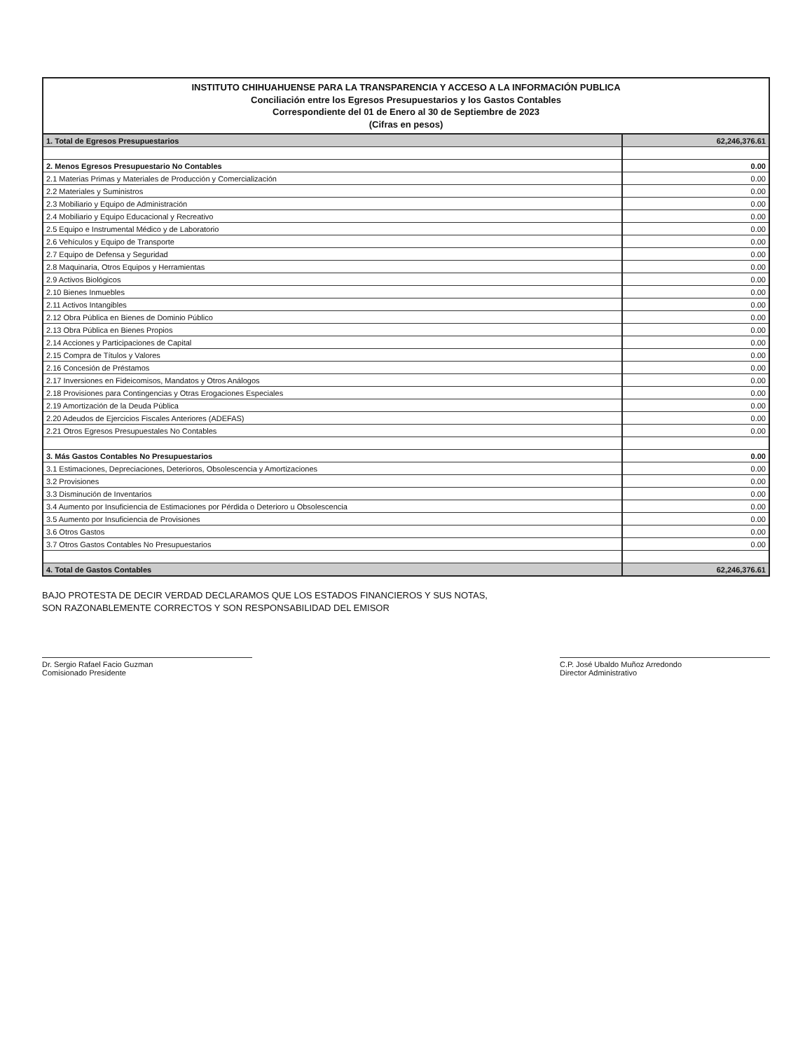INSTITUTO CHIHUAHUENSE PARA LA TRANSPARENCIA Y ACCESO A LA INFORMACIÓN PUBLICA
Conciliación entre los Egresos Presupuestarios y los Gastos Contables
Correspondiente del 01 de Enero al 30 de Septiembre de 2023
(Cifras en pesos)
| 1. Total de Egresos Presupuestarios | 62,246,376.61 |
| 2. Menos Egresos Presupuestario No Contables | 0.00 |
| 2.1 Materias Primas y Materiales de Producción y Comercialización | 0.00 |
| 2.2 Materiales y Suministros | 0.00 |
| 2.3 Mobiliario y Equipo de Administración | 0.00 |
| 2.4 Mobiliario y Equipo Educacional y Recreativo | 0.00 |
| 2.5 Equipo e Instrumental Médico y de Laboratorio | 0.00 |
| 2.6 Vehículos y Equipo de Transporte | 0.00 |
| 2.7 Equipo de Defensa y Seguridad | 0.00 |
| 2.8 Maquinaria, Otros Equipos y Herramientas | 0.00 |
| 2.9 Activos Biológicos | 0.00 |
| 2.10 Bienes Inmuebles | 0.00 |
| 2.11 Activos Intangibles | 0.00 |
| 2.12 Obra Pública en Bienes de Dominio Público | 0.00 |
| 2.13 Obra Pública en Bienes Propios | 0.00 |
| 2.14 Acciones y Participaciones de Capital | 0.00 |
| 2.15 Compra de Títulos y Valores | 0.00 |
| 2.16 Concesión de Préstamos | 0.00 |
| 2.17 Inversiones en Fideicomisos, Mandatos y Otros Análogos | 0.00 |
| 2.18 Provisiones para Contingencias y Otras Erogaciones Especiales | 0.00 |
| 2.19 Amortización de la Deuda Pública | 0.00 |
| 2.20 Adeudos de Ejercicios Fiscales Anteriores (ADEFAS) | 0.00 |
| 2.21 Otros Egresos Presupuestales No Contables | 0.00 |
| 3. Más Gastos Contables No Presupuestarios | 0.00 |
| 3.1 Estimaciones, Depreciaciones, Deterioros, Obsolescencia y Amortizaciones | 0.00 |
| 3.2 Provisiones | 0.00 |
| 3.3 Disminución de Inventarios | 0.00 |
| 3.4 Aumento por Insuficiencia de Estimaciones por Pérdida o Deterioro u Obsolescencia | 0.00 |
| 3.5 Aumento por Insuficiencia de Provisiones | 0.00 |
| 3.6 Otros Gastos | 0.00 |
| 3.7 Otros Gastos Contables No Presupuestarios | 0.00 |
| 4. Total de Gastos Contables | 62,246,376.61 |
BAJO PROTESTA DE DECIR VERDAD DECLARAMOS QUE LOS ESTADOS FINANCIEROS Y SUS NOTAS,
SON RAZONABLEMENTE CORRECTOS Y SON RESPONSABILIDAD DEL EMISOR
Dr. Sergio Rafael Facio Guzman
Comisionado Presidente
C.P. José Ubaldo Muñoz Arredondo
Director Administrativo